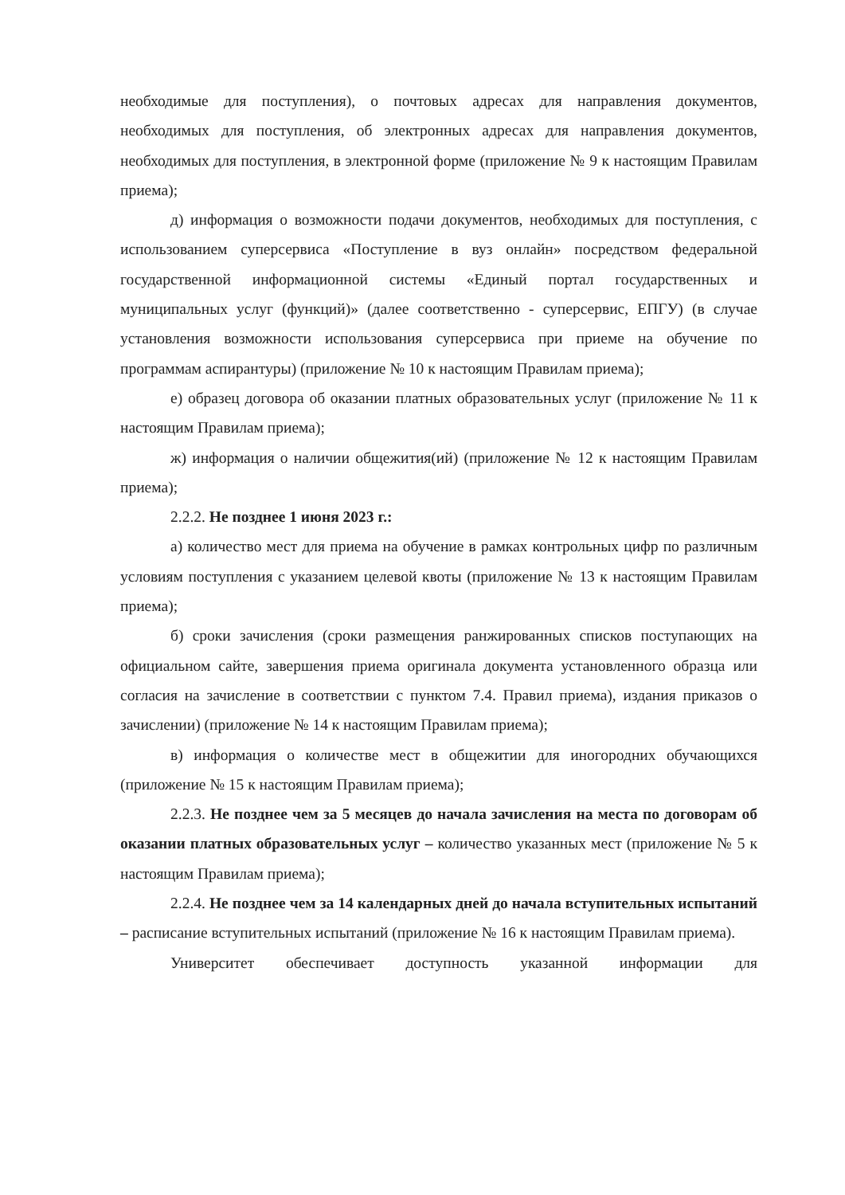необходимые для поступления), о почтовых адресах для направления документов, необходимых для поступления, об электронных адресах для направления документов, необходимых для поступления, в электронной форме (приложение № 9 к настоящим Правилам приема);
д) информация о возможности подачи документов, необходимых для поступления, с использованием суперсервиса «Поступление в вуз онлайн» посредством федеральной государственной информационной системы «Единый портал государственных и муниципальных услуг (функций)» (далее соответственно - суперсервис, ЕПГУ) (в случае установления возможности использования суперсервиса при приеме на обучение по программам аспирантуры) (приложение № 10 к настоящим Правилам приема);
е) образец договора об оказании платных образовательных услуг (приложение № 11 к настоящим Правилам приема);
ж) информация о наличии общежития(ий) (приложение № 12 к настоящим Правилам приема);
2.2.2. Не позднее 1 июня 2023 г.:
а) количество мест для приема на обучение в рамках контрольных цифр по различным условиям поступления с указанием целевой квоты (приложение № 13 к настоящим Правилам приема);
б) сроки зачисления (сроки размещения ранжированных списков поступающих на официальном сайте, завершения приема оригинала документа установленного образца или согласия на зачисление в соответствии с пунктом 7.4. Правил приема), издания приказов о зачислении) (приложение № 14 к настоящим Правилам приема);
в) информация о количестве мест в общежитии для иногородних обучающихся (приложение № 15 к настоящим Правилам приема);
2.2.3. Не позднее чем за 5 месяцев до начала зачисления на места по договорам об оказании платных образовательных услуг – количество указанных мест (приложение № 5 к настоящим Правилам приема);
2.2.4. Не позднее чем за 14 календарных дней до начала вступительных испытаний – расписание вступительных испытаний (приложение № 16 к настоящим Правилам приема).
Университет обеспечивает доступность указанной информации для